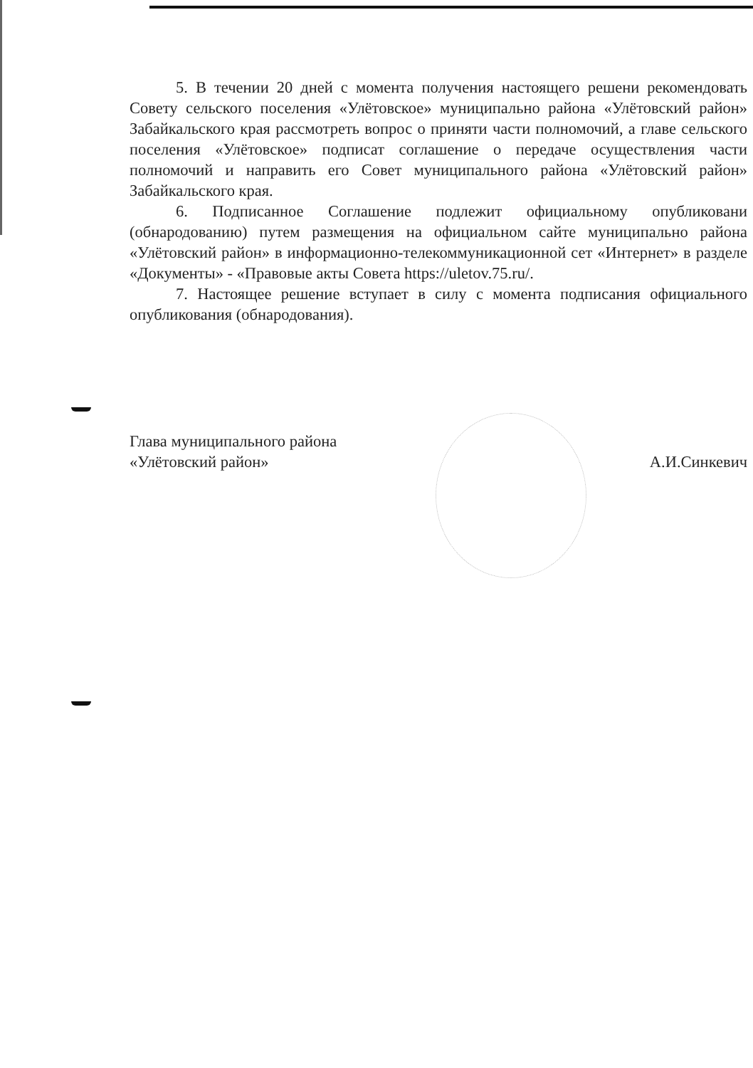5. В течении 20 дней с момента получения настоящего решени рекомендовать Совету сельского поселения «Улётовское» муниципальнo района «Улётовский район» Забайкальского края рассмотреть вопрос о приняти части полномочий, а главе сельского поселения «Улётовское» подписат соглашение о передаче осуществления части полномочий и направить его Совет муниципального района «Улётовский район» Забайкальского края.
6. Подписанное Соглашение подлежит официальному опубликовани (обнародованию) путем размещения на официальном сайте муниципальнo района «Улётовский район» в информационно-телекоммуникационной сет «Интернет» в разделе «Документы» - «Правовые акты Совета https://uletov.75.ru/.
7. Настоящее решение вступает в силу с момента подписания официального опубликования (обнародования).
Глава муниципального района
«Улётовский район»
А.И.Синкевич